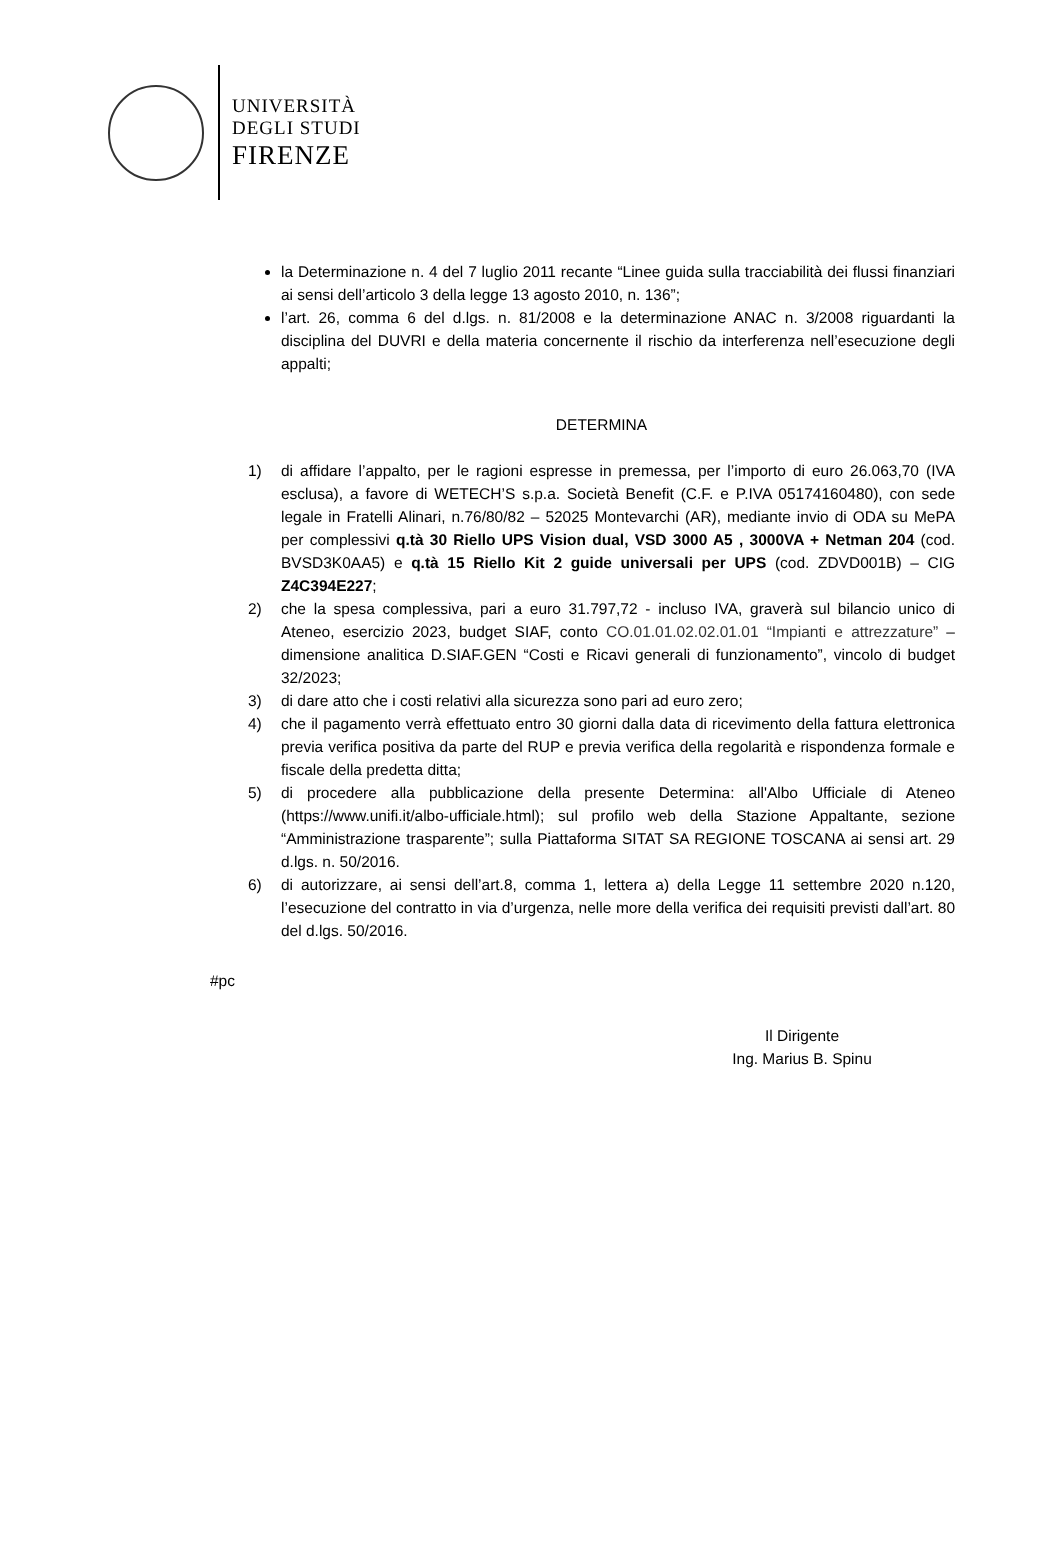UNIVERSITÀ
DEGLI STUDI
FIRENZE
la Determinazione n. 4 del 7 luglio 2011 recante “Linee guida sulla tracciabilità dei flussi finanziari ai sensi dell’articolo 3 della legge 13 agosto 2010, n. 136”;
l’art. 26, comma 6 del d.lgs. n. 81/2008 e la determinazione ANAC n. 3/2008 riguardanti la disciplina del DUVRI e della materia concernente il rischio da interferenza nell’esecuzione degli appalti;
DETERMINA
1) di affidare l’appalto, per le ragioni espresse in premessa, per l’importo di euro 26.063,70 (IVA esclusa), a favore di WETECH’S s.p.a. Società Benefit (C.F. e P.IVA 05174160480), con sede legale in Fratelli Alinari, n.76/80/82 – 52025 Montevarchi (AR), mediante invio di ODA su MePA per complessivi q.tà 30 Riello UPS Vision dual, VSD 3000 A5 , 3000VA + Netman 204 (cod. BVSD3K0AA5) e q.tà 15 Riello Kit 2 guide universali per UPS (cod. ZDVD001B) – CIG Z4C394E227;
2) che la spesa complessiva, pari a euro 31.797,72 - incluso IVA, graverà sul bilancio unico di Ateneo, esercizio 2023, budget SIAF, conto CO.01.01.02.02.01.01 “Impianti e attrezzature” – dimensione analitica D.SIAF.GEN “Costi e Ricavi generali di funzionamento”, vincolo di budget 32/2023;
3) di dare atto che i costi relativi alla sicurezza sono pari ad euro zero;
4) che il pagamento verrà effettuato entro 30 giorni dalla data di ricevimento della fattura elettronica previa verifica positiva da parte del RUP e previa verifica della regolarità e rispondenza formale e fiscale della predetta ditta;
5) di procedere alla pubblicazione della presente Determina: all'Albo Ufficiale di Ateneo (https://www.unifi.it/albo-ufficiale.html); sul profilo web della Stazione Appaltante, sezione “Amministrazione trasparente”; sulla Piattaforma SITAT SA REGIONE TOSCANA ai sensi art. 29 d.lgs. n. 50/2016.
6) di autorizzare, ai sensi dell’art.8, comma 1, lettera a) della Legge 11 settembre 2020 n.120, l’esecuzione del contratto in via d’urgenza, nelle more della verifica dei requisiti previsti dall’art. 80 del d.lgs. 50/2016.
#pc
Il Dirigente
Ing. Marius B. Spinu